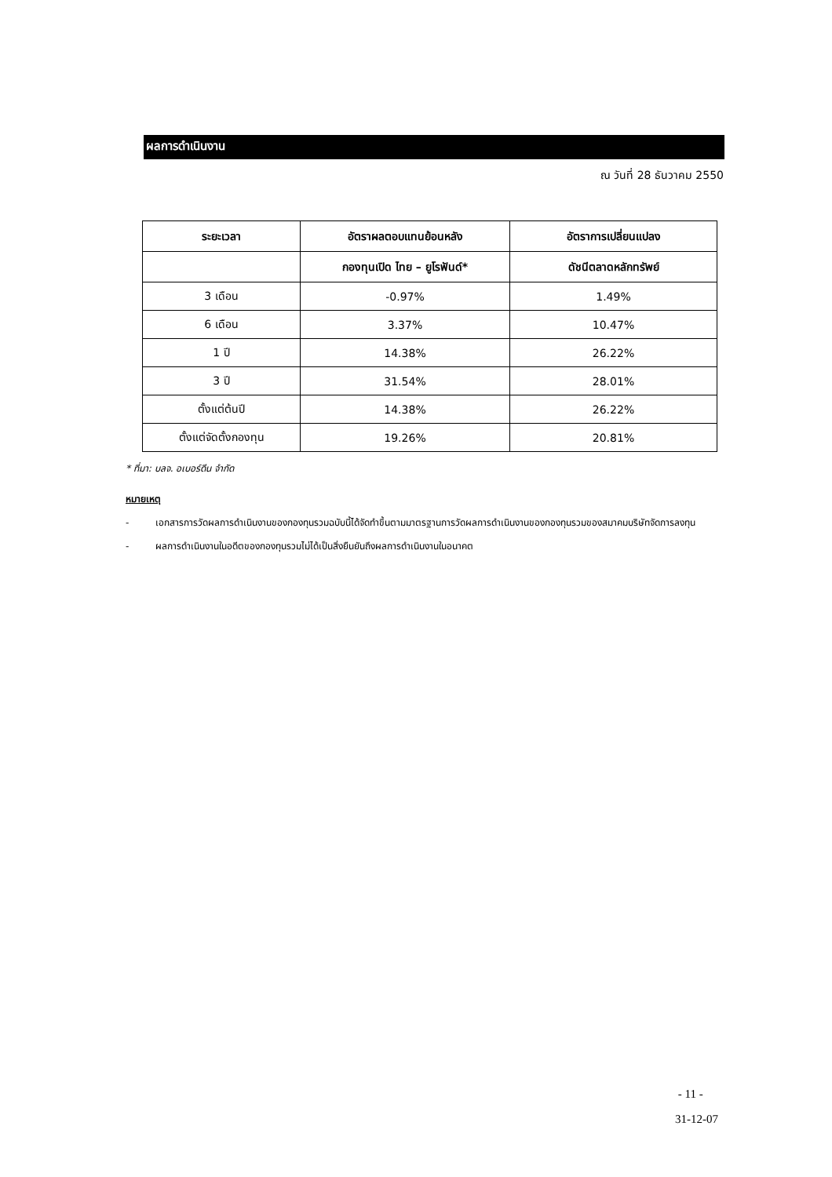ผลการดำเนินงาน
ณ วันที่ 28 ธันวาคม 2550
| ระยะเวลา | อัตราผลตอบแทนย้อนหลัง | อัตราการเปลี่ยนแปลง |
| --- | --- | --- |
| | กองทุนเปิด ไทย – ยูโรฟันด์* | ดัชนีตลาดหลักทรัพย์ |
| 3 เดือน | -0.97% | 1.49% |
| 6 เดือน | 3.37% | 10.47% |
| 1 ปี | 14.38% | 26.22% |
| 3 ปี | 31.54% | 28.01% |
| ตั้งแต่ต้นปี | 14.38% | 26.22% |
| ตั้งแต่จัดตั้งกองทุน | 19.26% | 20.81% |
* ที่มา: บลจ. อเบอร์ดีน จำกัด
หมายเหตุ
- เอกสารการวัดผลการดำเนินงานของกองทุนรวมฉบับนี้ได้จัดทำขึ้นตามมาตรฐานการวัดผลการดำเนินงานของกองทุนรวมของสมาคมบริษัทจัดการลงทุน
- ผลการดำเนินงานในอดีตของกองทุนรวมไม่ได้เป็นสิ่งยืนยันถึงผลการดำเนินงานในอนาคต
- 11 -
31-12-07